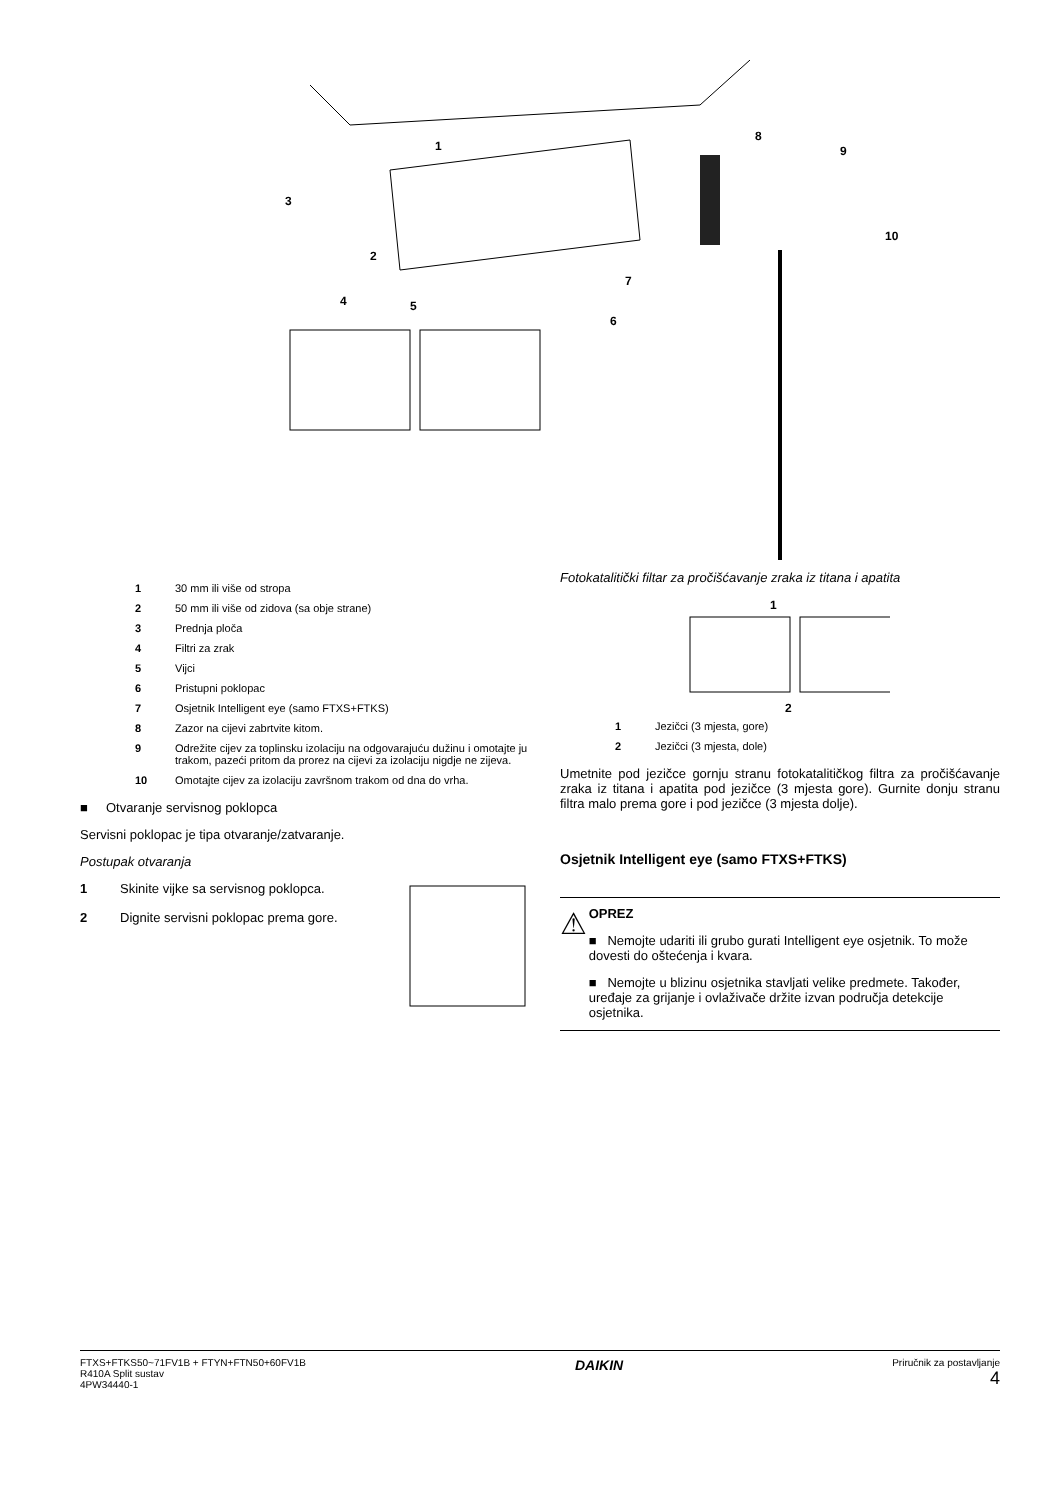1
2
3
4
5
6
7
8
9
10
1 30 mm ili više od stropa
2 50 mm ili više od zidova (sa obje strane)
3 Prednja ploča
4 Filtri za zrak
5 Vijci
6 Pristupni poklopac
7 Osjetnik Intelligent eye (samo FTXS+FTKS)
8 Zazor na cijevi zabrtvite kitom.
9 Odrežite cijev za toplinsku izolaciju na odgovarajuću dužinu i omotajte ju trakom, pazeći pritom da prorez na cijevi za izolaciju nigdje ne zijeva.
10 Omotajte cijev za izolaciju završnom trakom od dna do vrha.
■ Otvaranje servisnog poklopca
Servisni poklopac je tipa otvaranje/zatvaranje.
Postupak otvaranja
1 Skinite vijke sa servisnog poklopca.
2 Dignite servisni poklopac prema gore.
Fotokatalitički filtar za pročišćavanje zraka iz titana i apatita
1
2
1 Jezičci (3 mjesta, gore)
2 Jezičci (3 mjesta, dole)
Umetnite pod jezičce gornju stranu fotokatalitičkog filtra za pročišćavanje zraka iz titana i apatita pod jezičce (3 mjesta gore). Gurnite donju stranu filtra malo prema gore i pod jezičce (3 mjesta dolje).
Osjetnik Intelligent eye (samo FTXS+FTKS)
⚠
OPREZ
■ Nemojte udariti ili grubo gurati Intelligent eye osjetnik. To može dovesti do oštećenja i kvara.
■ Nemojte u blizinu osjetnika stavljati velike predmete. Također, uređaje za grijanje i ovlaživače držite izvan područja detekcije osjetnika.
FTXS+FTKS50~71FV1B + FTYN+FTN50+60FV1B
R410A Split sustav
4PW34440-1
DAIKIN
Priručnik za postavljanje
4